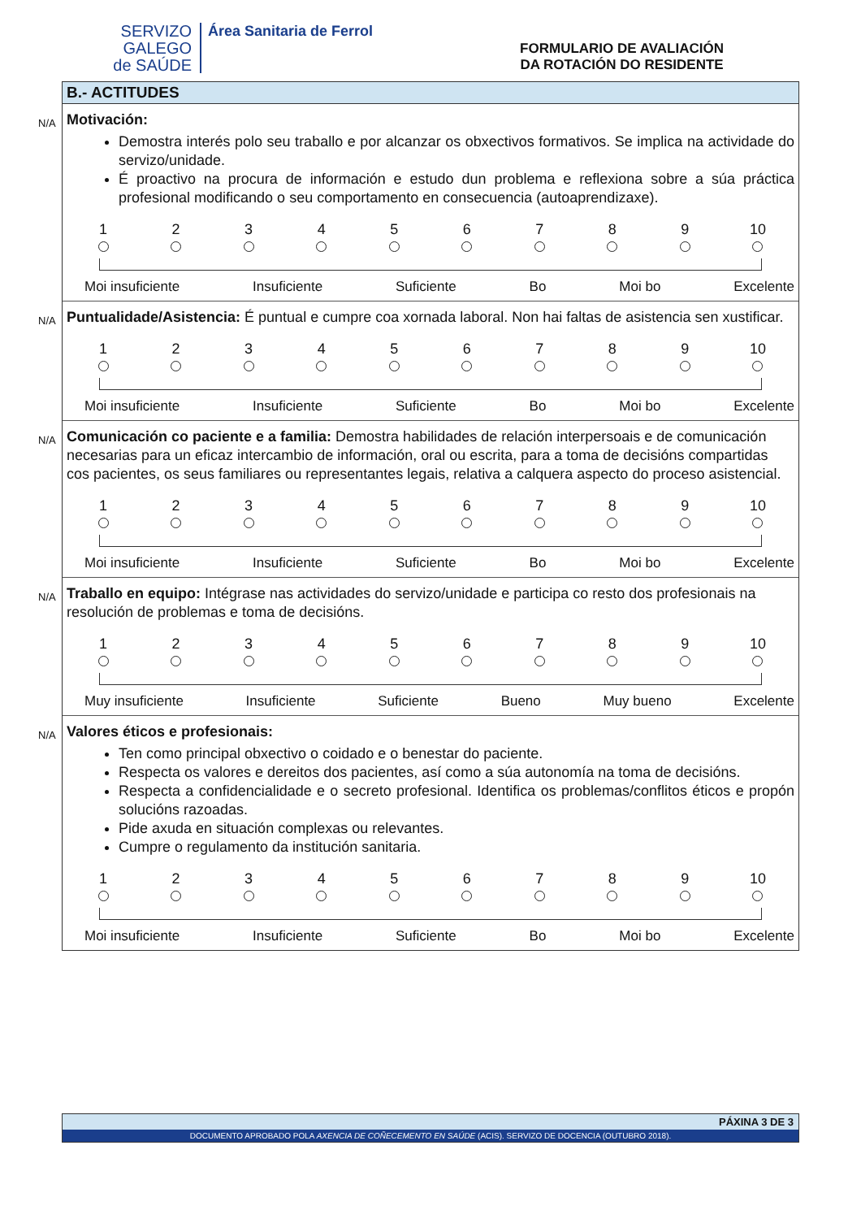SERVIZO
GALEGO
de SAÚDE
Área Sanitaria de Ferrol
FORMULARIO DE AVALIACIÓN
DA ROTACIÓN DO RESIDENTE
B.- ACTITUDES
N/A Motivación:
Demostra interés polo seu traballo e por alcanzar os obxectivos formativos. Se implica na actividade do servizo/unidade.
É proactivo na procura de información e estudo dun problema e reflexiona sobre a súa práctica profesional modificando o seu comportamento en consecuencia (autoaprendizaxe).
1 2 3 4 5 6 7 8 9 10
Moi insuficiente Insuficiente Suficiente Bo Moi bo Excelente
N/A Puntualidade/Asistencia: É puntual e cumpre coa xornada laboral. Non hai faltas de asistencia sen xustificar.
1 2 3 4 5 6 7 8 9 10
Moi insuficiente Insuficiente Suficiente Bo Moi bo Excelente
N/A Comunicación co paciente e a familia: Demostra habilidades de relación interpersoais e de comunicación necesarias para un eficaz intercambio de información, oral ou escrita, para a toma de decisións compartidas cos pacientes, os seus familiares ou representantes legais, relativa a calquera aspecto do proceso asistencial.
1 2 3 4 5 6 7 8 9 10
Moi insuficiente Insuficiente Suficiente Bo Moi bo Excelente
N/A Traballo en equipo: Intégrase nas actividades do servizo/unidade e participa co resto dos profesionais na resolución de problemas e toma de decisións.
1 2 3 4 5 6 7 8 9 10
Muy insuficiente Insuficiente Suficiente Bueno Muy bueno Excelente
N/A Valores éticos e profesionais:
Ten como principal obxectivo o coidado e o benestar do paciente.
Respecta os valores e dereitos dos pacientes, así como a súa autonomía na toma de decisións.
Respecta a confidencialidade e o secreto profesional. Identifica os problemas/conflitos éticos e propón solucións razoadas.
Pide axuda en situación complexas ou relevantes.
Cumpre o regulamento da institución sanitaria.
1 2 3 4 5 6 7 8 9 10
Moi insuficiente Insuficiente Suficiente Bo Moi bo Excelente
PÁXINA 3 DE 3
DOCUMENTO APROBADO POLA AXENCIA DE COÑECEMENTO EN SAÚDE (ACIS). SERVIZO DE DOCENCIA (OUTUBRO 2018).